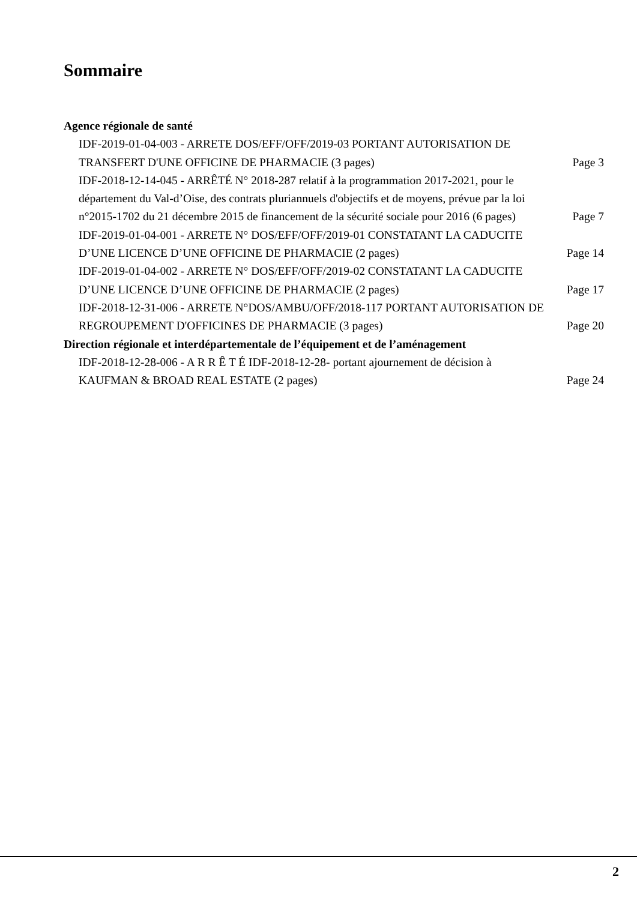Sommaire
Agence régionale de santé
IDF-2019-01-04-003 - ARRETE DOS/EFF/OFF/2019-03 PORTANT AUTORISATION DE TRANSFERT D'UNE OFFICINE DE PHARMACIE (3 pages)
Page 3
IDF-2018-12-14-045 - ARRÊTÉ N° 2018-287 relatif à la programmation 2017-2021, pour le département du Val-d’Oise, des contrats pluriannuels d'objectifs et de moyens, prévue par la loi n°2015-1702 du 21 décembre 2015 de financement de la sécurité sociale pour 2016 (6 pages)
Page 7
IDF-2019-01-04-001 - ARRETE N° DOS/EFF/OFF/2019-01 CONSTATANT LA CADUCITE D’UNE LICENCE D’UNE OFFICINE DE PHARMACIE (2 pages)
Page 14
IDF-2019-01-04-002 - ARRETE N° DOS/EFF/OFF/2019-02 CONSTATANT LA CADUCITE D’UNE LICENCE D’UNE OFFICINE DE PHARMACIE (2 pages)
Page 17
IDF-2018-12-31-006 - ARRETE N°DOS/AMBU/OFF/2018-117 PORTANT AUTORISATION DE REGROUPEMENT D'OFFICINES DE PHARMACIE (3 pages)
Page 20
Direction régionale et interdépartementale de l’équipement et de l’aménagement
IDF-2018-12-28-006 - A R R Ê T É IDF-2018-12-28- portant ajournement de décision à KAUFMAN & BROAD REAL ESTATE (2 pages)
Page 24
2